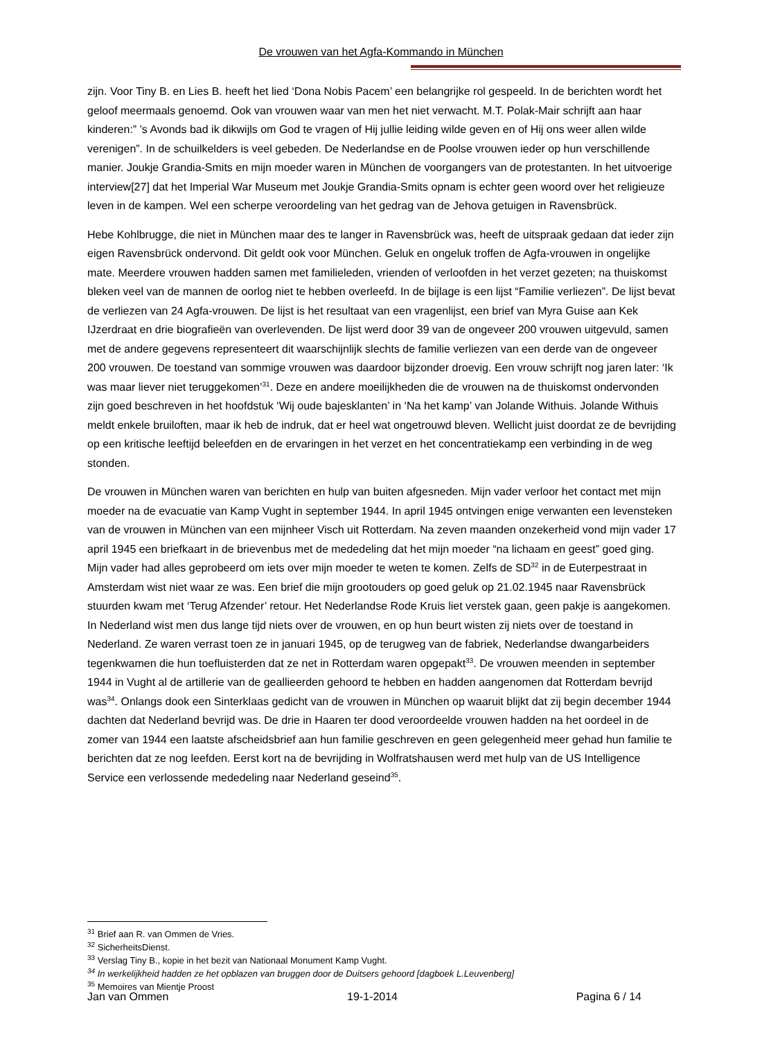De vrouwen van het Agfa-Kommando in München
zijn. Voor Tiny B. en Lies B. heeft het lied ‘Dona Nobis Pacem’ een belangrijke rol gespeeld. In de berichten wordt het geloof meermaals genoemd. Ook van vrouwen waar van men het niet verwacht. M.T. Polak-Mair schrijft aan haar kinderen:” ’s Avonds bad ik dikwijls om God te vragen of Hij jullie leiding wilde geven en of Hij ons weer allen wilde verenigen”. In de schuilkelders is veel gebeden. De Nederlandse en de Poolse vrouwen ieder op hun verschillende manier. Joukje Grandia-Smits en mijn moeder waren in München de voorgangers van de protestanten. In het uitvoerige interview[27] dat het Imperial War Museum met Joukje Grandia-Smits opnam is echter geen woord over het religieuze leven in de kampen. Wel een scherpe veroordeling van het gedrag van de Jehova getuigen in Ravensbrück.
Hebe Kohlbrugge, die niet in München maar des te langer in Ravensbrück was, heeft de uitspraak gedaan dat ieder zijn eigen Ravensbrück ondervond. Dit geldt ook voor München. Geluk en ongeluk troffen de Agfa-vrouwen in ongelijke mate. Meerdere vrouwen hadden samen met familieleden, vrienden of verloofden in het verzet gezeten; na thuiskomst bleken veel van de mannen de oorlog niet te hebben overleefd. In de bijlage is een lijst “Familie verliezen”. De lijst bevat de verliezen van 24 Agfa-vrouwen. De lijst is het resultaat van een vragenlijst, een brief van Myra Guise aan Kek IJzerdraat en drie biografieën van overlevenden. De lijst werd door 39 van de ongeveer 200 vrouwen uitgevuld, samen met de andere gegevens representeert dit waarschijnlijk slechts de familie verliezen van een derde van de ongeveer 200 vrouwen. De toestand van sommige vrouwen was daardoor bijzonder droevig. Een vrouw schrijft nog jaren later: ‘Ik was maar liever niet teruggekomen’<sup>31</sup>. Deze en andere moeilijkheden die de vrouwen na de thuiskomst ondervonden zijn goed beschreven in het hoofdstuk ‘Wij oude bajesklanten’ in ‘Na het kamp’ van Jolande Withuis. Jolande Withuis meldt enkele bruiloften, maar ik heb de indruk, dat er heel wat ongetrouwd bleven. Wellicht juist doordat ze de bevrijding op een kritische leeftijd beleefden en de ervaringen in het verzet en het concentratiekamp een verbinding in de weg stonden.
De vrouwen in München waren van berichten en hulp van buiten afgesneden. Mijn vader verloor het contact met mijn moeder na de evacuatie van Kamp Vught in september 1944. In april 1945 ontvingen enige verwanten een levensteken van de vrouwen in München van een mijnheer Visch uit Rotterdam. Na zeven maanden onzekerheid vond mijn vader 17 april 1945 een briefkaart in de brievenbus met de mededeling dat het mijn moeder “na lichaam en geest” goed ging. Mijn vader had alles geprobeerd om iets over mijn moeder te weten te komen. Zelfs de SD<sup>32</sup> in de Euterpestraat in Amsterdam wist niet waar ze was. Een brief die mijn grootouders op goed geluk op 21.02.1945 naar Ravensbrück stuurden kwam met ‘Terug Afzender’ retour. Het Nederlandse Rode Kruis liet verstek gaan, geen pakje is aangekomen. In Nederland wist men dus lange tijd niets over de vrouwen, en op hun beurt wisten zij niets over de toestand in Nederland. Ze waren verrast toen ze in januari 1945, op de terugweg van de fabriek, Nederlandse dwangarbeiders tegenkwamen die hun toefluisterden dat ze net in Rotterdam waren opgepakt<sup>33</sup>. De vrouwen meenden in september 1944 in Vught al de artillerie van de geallieerden gehoord te hebben en hadden aangenomen dat Rotterdam bevrijd was<sup>34</sup>. Onlangs dook een Sinterklaas gedicht van de vrouwen in München op waaruit blijkt dat zij begin december 1944 dachten dat Nederland bevrijd was. De drie in Haaren ter dood veroordeelde vrouwen hadden na het oordeel in de zomer van 1944 een laatste afscheidsbrief aan hun familie geschreven en geen gelegenheid meer gehad hun familie te berichten dat ze nog leefden. Eerst kort na de bevrijding in Wolfratshausen werd met hulp van de US Intelligence Service een verlossende mededeling naar Nederland geseind<sup>35</sup>.
<sup>31</sup> Brief aan R. van Ommen de Vries.
<sup>32</sup> SicherheitsDienst.
<sup>33</sup> Verslag Tiny B., kopie in het bezit van Nationaal Monument Kamp Vught.
<sup>34</sup> In werkelijkheid hadden ze het opblazen van bruggen door de Duitsers gehoord [dagboek L.Leuvenberg]
<sup>35</sup> Memoires van Mientje Proost
Jan van Ommen 19-1-2014 Pagina 6 / 14